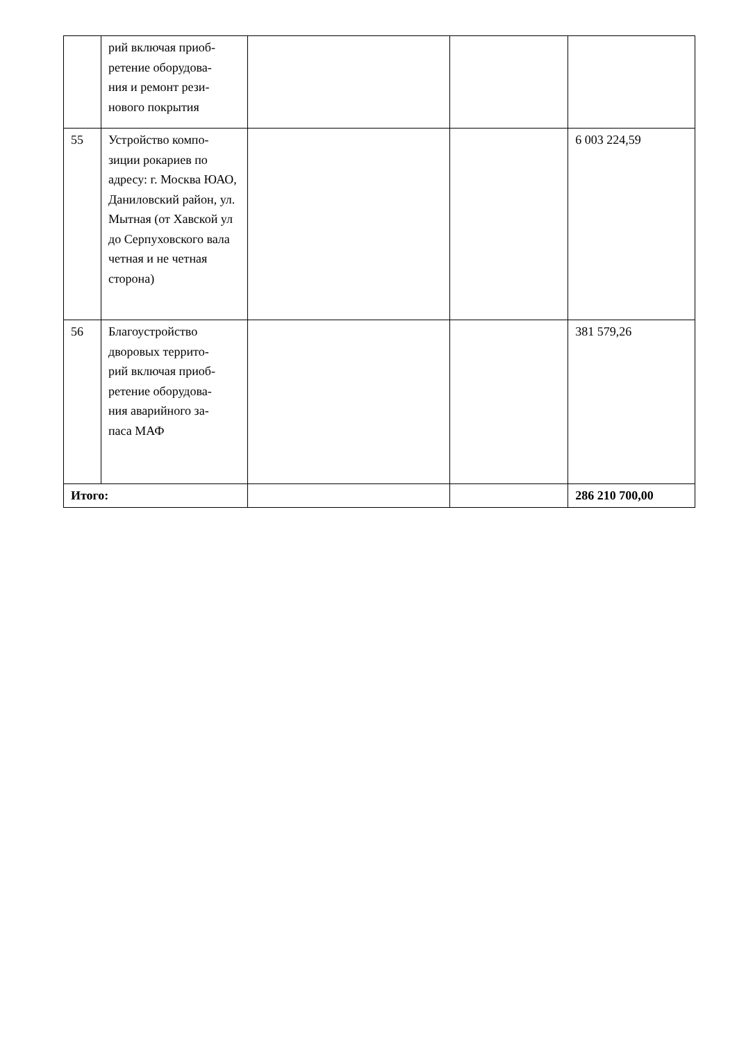| | рий включая приоб- ретение оборудова- ния и ремонт рези- нового покрытия | | | |
| 55 | Устройство компо- зиции рокариев по адресу: г. Москва ЮАО, Даниловский район, ул. Мытная (от Хавской ул до Серпуховского вала четная и не четная сторона) | | | 6 003 224,59 |
| 56 | Благоустройство дворовых террито- рий включая приоб- ретение оборудова- ния аварийного за- паса МАФ | | | 381 579,26 |
| Итого: | | | | 286 210 700,00 |